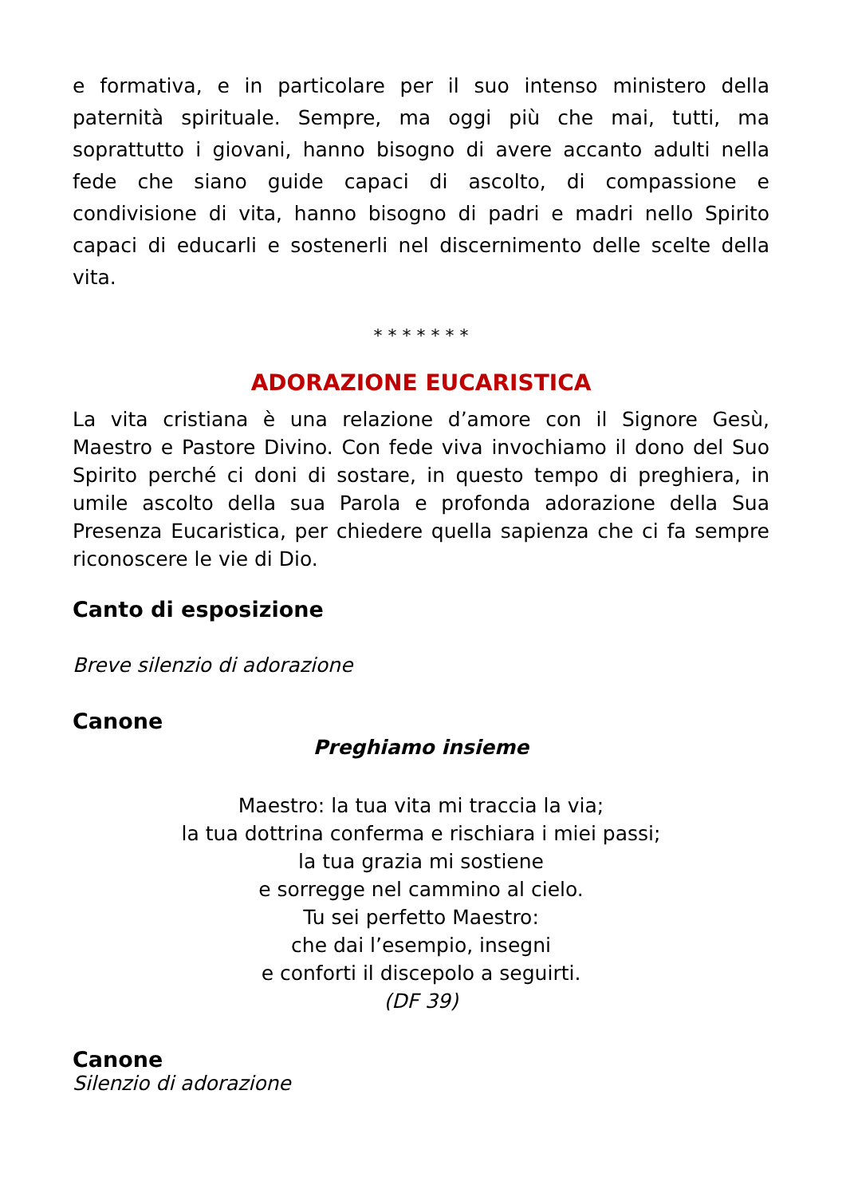e formativa, e in particolare per il suo intenso ministero della paternità spirituale. Sempre, ma oggi più che mai, tutti, ma soprattutto i giovani, hanno bisogno di avere accanto adulti nella fede che siano guide capaci di ascolto, di compassione e condivisione di vita, hanno bisogno di padri e madri nello Spirito capaci di educarli e sostenerli nel discernimento delle scelte della vita.
* * * * * * *
ADORAZIONE EUCARISTICA
La vita cristiana è una relazione d’amore con il Signore Gesù, Maestro e Pastore Divino. Con fede viva invochiamo il dono del Suo Spirito perché ci doni di sostare, in questo tempo di preghiera, in umile ascolto della sua Parola e profonda adorazione della Sua Presenza Eucaristica, per chiedere quella sapienza che ci fa sempre riconoscere le vie di Dio.
Canto di esposizione
Breve silenzio di adorazione
Canone
Preghiamo insieme
Maestro: la tua vita mi traccia la via;
la tua dottrina conferma e rischiara i miei passi;
la tua grazia mi sostiene
e sorregge nel cammino al cielo.
Tu sei perfetto Maestro:
che dai l’esempio, insegni
e conforti il discepolo a seguirti.
(DF 39)
Canone
Silenzio di adorazione